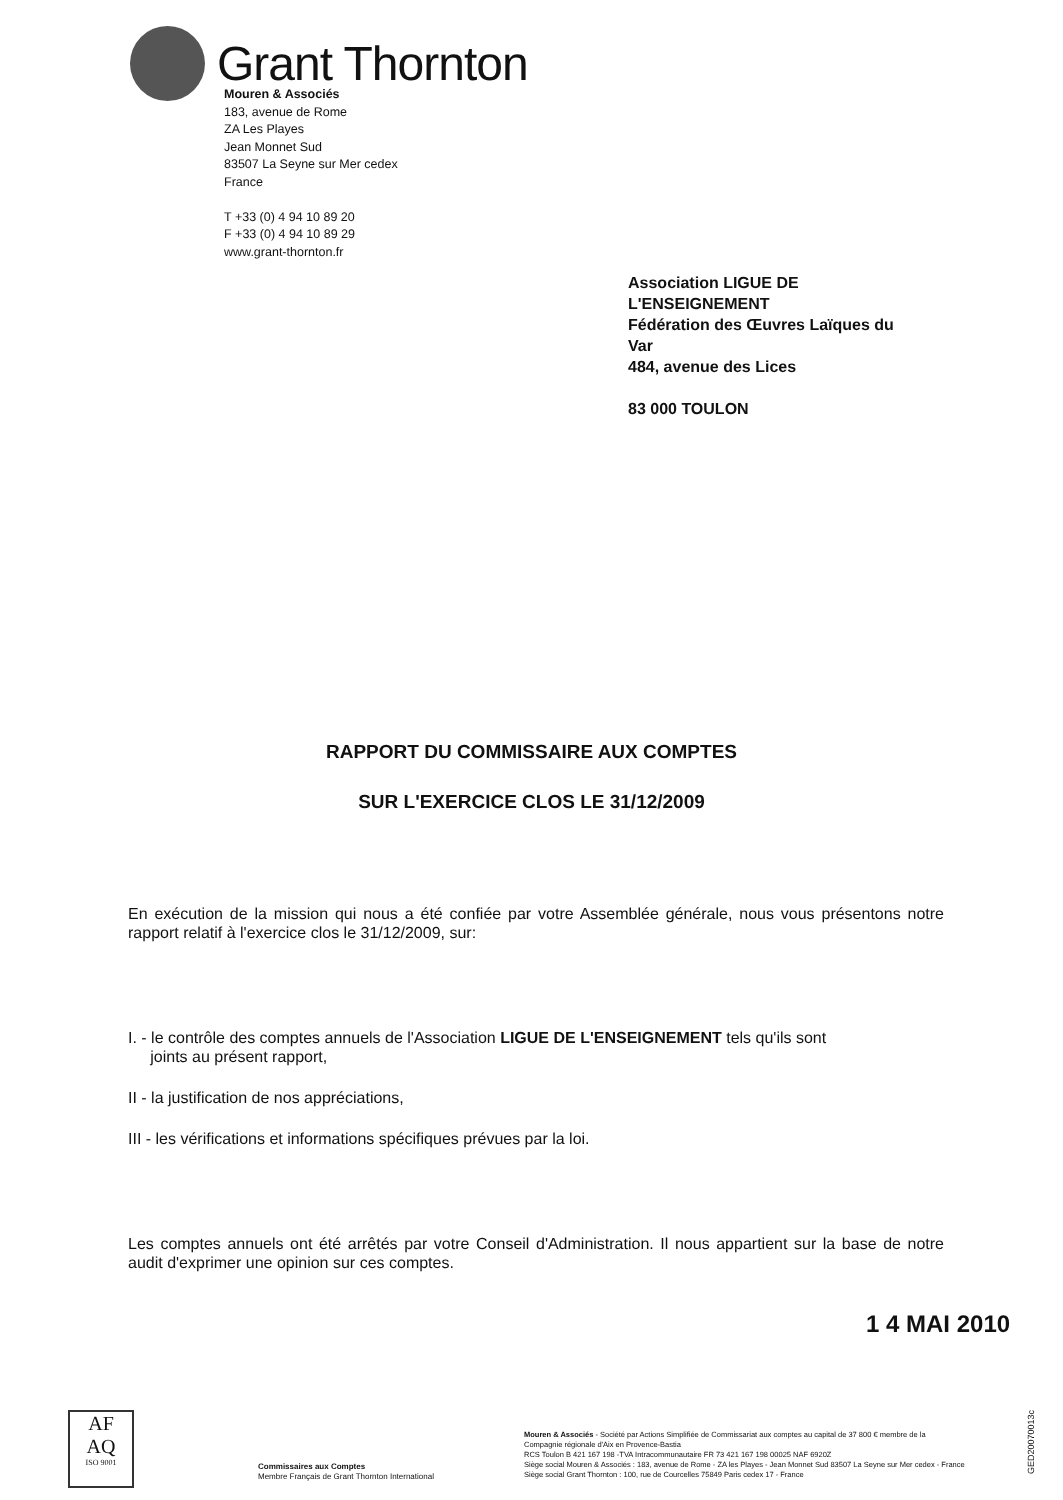Grant Thornton
Mouren & Associés
183, avenue de Rome
ZA Les Playes
Jean Monnet Sud
83507 La Seyne sur Mer cedex
France
T +33 (0) 4 94 10 89 20
F +33 (0) 4 94 10 89 29
www.grant-thornton.fr
Association LIGUE DE
L'ENSEIGNEMENT
Fédération des Œuvres Laïques du
Var
484, avenue des Lices
83 000 TOULON
RAPPORT DU COMMISSAIRE AUX COMPTES
SUR L'EXERCICE CLOS LE 31/12/2009
En exécution de la mission qui nous a été confiée par votre Assemblée générale, nous vous présentons notre rapport relatif à l'exercice clos le 31/12/2009, sur:
I. - le contrôle des comptes annuels de l'Association LIGUE DE L'ENSEIGNEMENT tels qu'ils sont
joints au présent rapport,
II - la justification de nos appréciations,
III - les vérifications et informations spécifiques prévues par la loi.
Les comptes annuels ont été arrêtés par votre Conseil d'Administration. Il nous appartient sur la base de notre audit d'exprimer une opinion sur ces comptes.
1 4 MAI 2010
AF
AQ
ISO 9001
Commissaires aux Comptes
Membre Français de Grant Thornton International
Mouren & Associés - Société par Actions Simplifiée de Commissariat aux comptes au capital de 37 800 € membre de la
Compagnie régionale d'Aix en Provence-Bastia
RCS Toulon B 421 167 198 -TVA Intracommunautaire FR 73 421 167 198 00025 NAF 6920Z
Siège social Mouren & Associés : 183, avenue de Rome - ZA les Playes - Jean Monnet Sud 83507 La Seyne sur Mer cedex - France
Siège social Grant Thornton : 100, rue de Courcelles 75849 Paris cedex 17 - France
GED20070013c